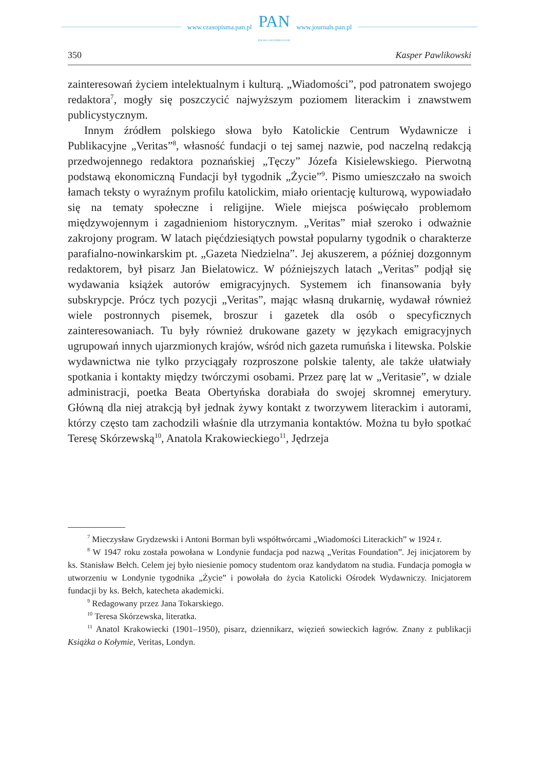www.czasopisma.pan.pl
PAN
POLSKA AKADEMIA NAUK
www.journals.pan.pl
350 Kasper Pawlikowski
zainteresowań życiem intelektualnym i kulturą. „Wiadomości”, pod patronatem swojego redaktora<sup>7</sup>, mogły się poszczycić najwyższym poziomem literackim i znawstwem publicystycznym.
Innym źródłem polskiego słowa było Katolickie Centrum Wydawnicze i Publikacyjne „Veritas”<sup>8</sup>, własność fundacji o tej samej nazwie, pod naczelną redakcją przedwojennego redaktora poznańskiej „Tęczy” Józefa Kisielewskiego. Pierwotną podstawą ekonomiczną Fundacji był tygodnik „Życie”<sup>9</sup>. Pismo umieszczało na swoich łamach teksty o wyraźnym profilu katolickim, miało orientację kulturową, wypowiadało się na tematy społeczne i religijne. Wiele miejsca poświęcało problemom międzywojennym i zagadnieniom historycznym. „Veritas” miał szeroko i odważnie zakrojony program. W latach pięćdziesiątych powstał popularny tygodnik o charakterze parafialno-nowinkarskim pt. „Gazeta Niedzielna”. Jej akuszerem, a później dozgonnym redaktorem, był pisarz Jan Bielatowicz. W późniejszych latach „Veritas” podjął się wydawania książek autorów emigracyjnych. Systemem ich finansowania były subskrypcje. Prócz tych pozycji „Veritas”, mając własną drukarnię, wydawał również wiele postronnych pisemek, broszur i gazetek dla osób o specyficznych zainteresowaniach. Tu były również drukowane gazety w językach emigracyjnych ugrupowań innych ujarzmionych krajów, wśród nich gazeta rumuńska i litewska. Polskie wydawnictwa nie tylko przyciągały rozproszone polskie talenty, ale także ułatwiały spotkania i kontakty między twórczymi osobami. Przez parę lat w „Veritasie”, w dziale administracji, poetka Beata Obertyńska dorabiała do swojej skromnej emerytury. Główną dla niej atrakcją był jednak żywy kontakt z tworzywem literackim i autorami, którzy często tam zachodzili właśnie dla utrzymania kontaktów. Można tu było spotkać Teresę Skórzewską<sup>10</sup>, Anatola Krakowieckiego<sup>11</sup>, Jędrzeja
<sup>7</sup> Mieczysław Grydzewski i Antoni Borman byli współtwórcami „Wiadomości Literackich” w 1924 r.
<sup>8</sup> W 1947 roku została powołana w Londynie fundacja pod nazwą „Veritas Foundation”. Jej inicjatorem by ks. Stanisław Bełch. Celem jej było niesienie pomocy studentom oraz kandydatom na studia. Fundacja pomogła w utworzeniu w Londynie tygodnika „Życie” i powołała do życia Katolicki Ośrodek Wydawniczy. Inicjatorem fundacji by ks. Bełch, katecheta akademicki.
<sup>9</sup> Redagowany przez Jana Tokarskiego.
<sup>10</sup> Teresa Skórzewska, literatka.
<sup>11</sup> Anatol Krakowiecki (1901–1950), pisarz, dziennikarz, więzień sowieckich łagrów. Znany z publikacji Książka o Kołymie, Veritas, Londyn.